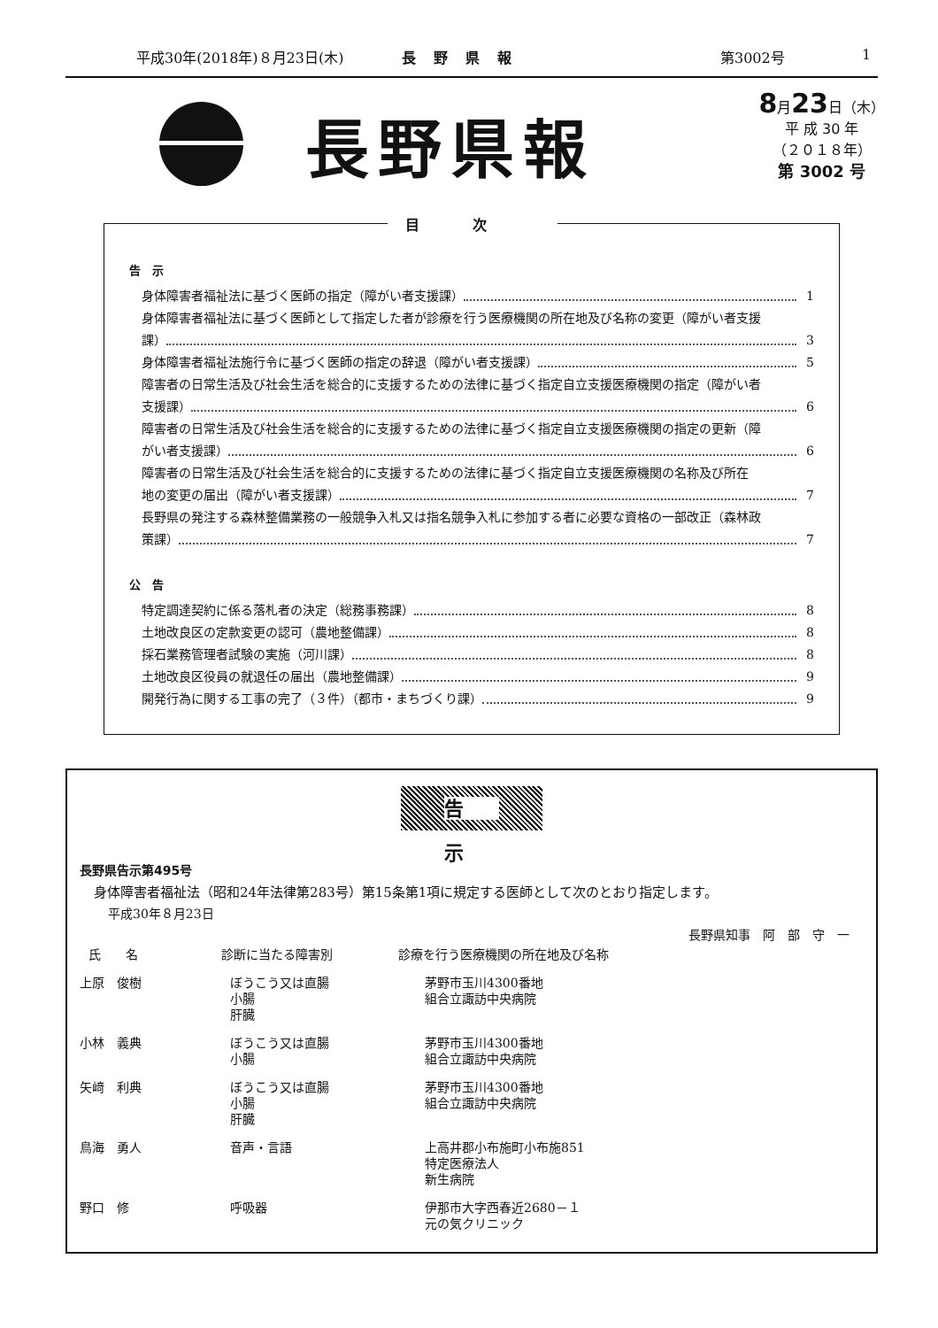平成30年(2018年)８月23日(木) 長野県報 第3002号 1
長野県報
8月23日（木）
平 成 30 年
（２０１８年）
第 3002 号
目次
告　示
身体障害者福祉法に基づく医師の指定（障がい者支援課） 1
身体障害者福祉法に基づく医師として指定した者が診療を行う医療機関の所在地及び名称の変更（障がい者支援
課） 3
身体障害者福祉法施行令に基づく医師の指定の辞退（障がい者支援課） 5
障害者の日常生活及び社会生活を総合的に支援するための法律に基づく指定自立支援医療機関の指定（障がい者
支援課） 6
障害者の日常生活及び社会生活を総合的に支援するための法律に基づく指定自立支援医療機関の指定の更新（障
がい者支援課） 6
障害者の日常生活及び社会生活を総合的に支援するための法律に基づく指定自立支援医療機関の名称及び所在
地の変更の届出（障がい者支援課） 7
長野県の発注する森林整備業務の一般競争入札又は指名競争入札に参加する者に必要な資格の一部改正（森林政
策課） 7
公　告
特定調達契約に係る落札者の決定（総務事務課） 8
土地改良区の定款変更の認可（農地整備課） 8
採石業務管理者試験の実施（河川課） 8
土地改良区役員の就退任の届出（農地整備課） 9
開発行為に関する工事の完了（３件）（都市・まちづくり課） 9
告 示
長野県告示第495号
身体障害者福祉法（昭和24年法律第283号）第15条第1項に規定する医師として次のとおり指定します。
平成30年８月23日
長野県知事　阿　部　守　一
| 氏 名 | 診断に当たる障害別 | 診療を行う医療機関の所在地及び名称 |
| --- | --- | --- |
| 上原 俊樹 | ぼうこう又は直腸 小腸 肝臓 | 茅野市玉川4300番地 組合立諏訪中央病院 |
| 小林 義典 | ぼうこう又は直腸 小腸 | 茅野市玉川4300番地 組合立諏訪中央病院 |
| 矢﨑 利典 | ぼうこう又は直腸 小腸 肝臓 | 茅野市玉川4300番地 組合立諏訪中央病院 |
| 鳥海 勇人 | 音声・言語 | 上高井郡小布施町小布施851 特定医療法人 新生病院 |
| 野口 修 | 呼吸器 | 伊那市大字西春近2680－１ 元の気クリニック |